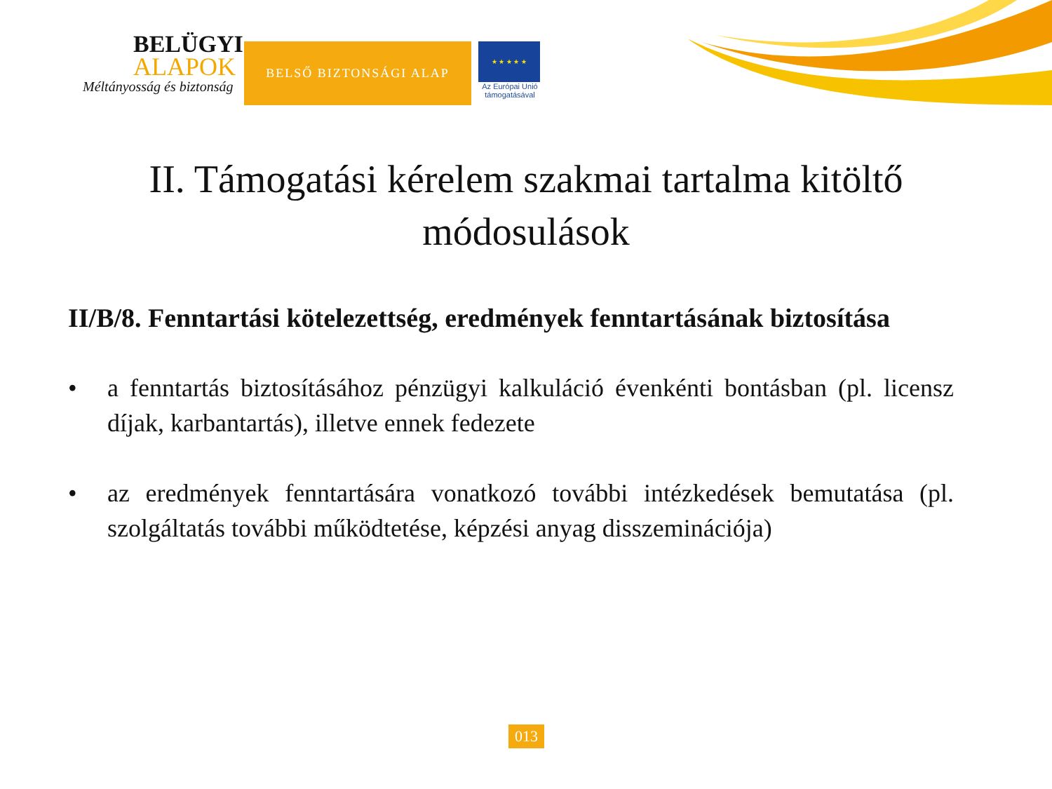BELÜGYI
ALAPOK
Méltányosság és biztonság
BELSŐ BIZTONSÁGI ALAP
★ ★ ★ ★ ★
Az Európai Unió
támogatásával
II. Támogatási kérelem szakmai tartalma kitöltő módosulások
II/B/8. Fenntartási kötelezettség, eredmények fenntartásának biztosítása
• a fenntartás biztosításához pénzügyi kalkuláció évenkénti bontásban (pl. licensz díjak, karbantartás), illetve ennek fedezete
• az eredmények fenntartására vonatkozó további intézkedések bemutatása (pl. szolgáltatás további működtetése, képzési anyag disszeminációja)
013